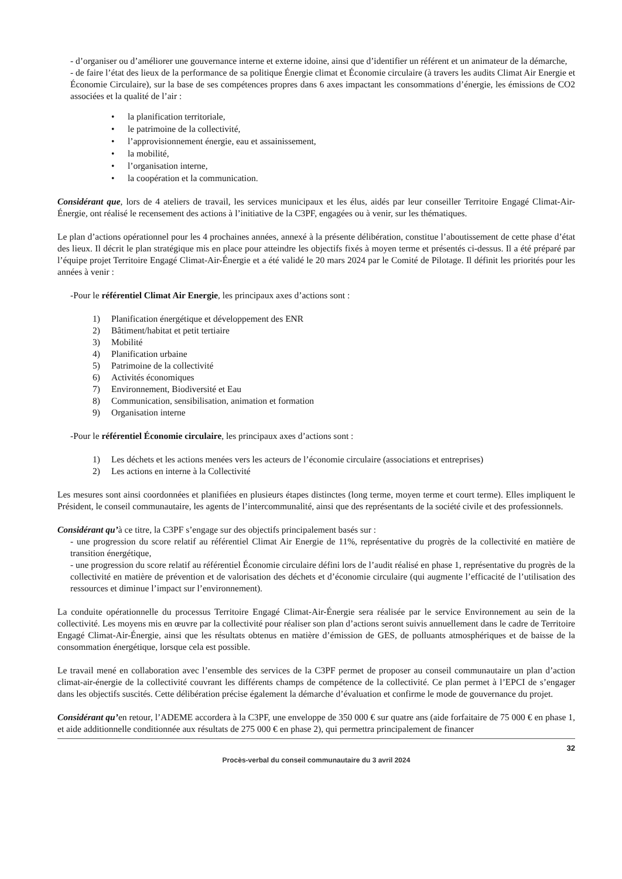- d’organiser ou d’améliorer une gouvernance interne et externe idoine, ainsi que d’identifier un référent et un animateur de la démarche,
- de faire l’état des lieux de la performance de sa politique Énergie climat et Économie circulaire (à travers les audits Climat Air Energie et Économie Circulaire), sur la base de ses compétences propres dans 6 axes impactant les consommations d’énergie, les émissions de CO2 associées et la qualité de l’air :
• la planification territoriale,
• le patrimoine de la collectivité,
• l’approvisionnement énergie, eau et assainissement,
• la mobilité,
• l’organisation interne,
• la coopération et la communication.
Considérant que, lors de 4 ateliers de travail, les services municipaux et les élus, aidés par leur conseiller Territoire Engagé Climat-Air-Énergie, ont réalisé le recensement des actions à l’initiative de la C3PF, engagées ou à venir, sur les thématiques.
Le plan d’actions opérationnel pour les 4 prochaines années, annexé à la présente délibération, constitue l’aboutissement de cette phase d’état des lieux. Il décrit le plan stratégique mis en place pour atteindre les objectifs fixés à moyen terme et présentés ci-dessus. Il a été préparé par l’équipe projet Territoire Engagé Climat-Air-Énergie et a été validé le 20 mars 2024 par le Comité de Pilotage. Il définit les priorités pour les années à venir :
-Pour le référentiel Climat Air Energie, les principaux axes d’actions sont :
1) Planification énergétique et développement des ENR
2) Bâtiment/habitat et petit tertiaire
3) Mobilité
4) Planification urbaine
5) Patrimoine de la collectivité
6) Activités économiques
7) Environnement, Biodiversité et Eau
8) Communication, sensibilisation, animation et formation
9) Organisation interne
-Pour le référentiel Économie circulaire, les principaux axes d’actions sont :
1) Les déchets et les actions menées vers les acteurs de l’économie circulaire (associations et entreprises)
2) Les actions en interne à la Collectivité
Les mesures sont ainsi coordonnées et planifiées en plusieurs étapes distinctes (long terme, moyen terme et court terme). Elles impliquent le Président, le conseil communautaire, les agents de l’intercommunalité, ainsi que des représentants de la société civile et des professionnels.
Considérant qu’à ce titre, la C3PF s’engage sur des objectifs principalement basés sur :
- une progression du score relatif au référentiel Climat Air Energie de 11%, représentative du progrès de la collectivité en matière de transition énergétique,
- une progression du score relatif au référentiel Économie circulaire défini lors de l’audit réalisé en phase 1, représentative du progrès de la collectivité en matière de prévention et de valorisation des déchets et d’économie circulaire (qui augmente l’efficacité de l’utilisation des ressources et diminue l’impact sur l’environnement).
La conduite opérationnelle du processus Territoire Engagé Climat-Air-Énergie sera réalisée par le service Environnement au sein de la collectivité. Les moyens mis en œuvre par la collectivité pour réaliser son plan d’actions seront suivis annuellement dans le cadre de Territoire Engagé Climat-Air-Énergie, ainsi que les résultats obtenus en matière d’émission de GES, de polluants atmosphériques et de baisse de la consommation énergétique, lorsque cela est possible.
Le travail mené en collaboration avec l’ensemble des services de la C3PF permet de proposer au conseil communautaire un plan d’action climat-air-énergie de la collectivité couvrant les différents champs de compétence de la collectivité. Ce plan permet à l’EPCI de s’engager dans les objectifs suscités. Cette délibération précise également la démarche d’évaluation et confirme le mode de gouvernance du projet.
Considérant qu’en retour, l’ADEME accordera à la C3PF, une enveloppe de 350 000 € sur quatre ans (aide forfaitaire de 75 000 € en phase 1, et aide additionnelle conditionnée aux résultats de 275 000 € en phase 2), qui permettra principalement de financer
32
Procès-verbal du conseil communautaire du 3 avril 2024